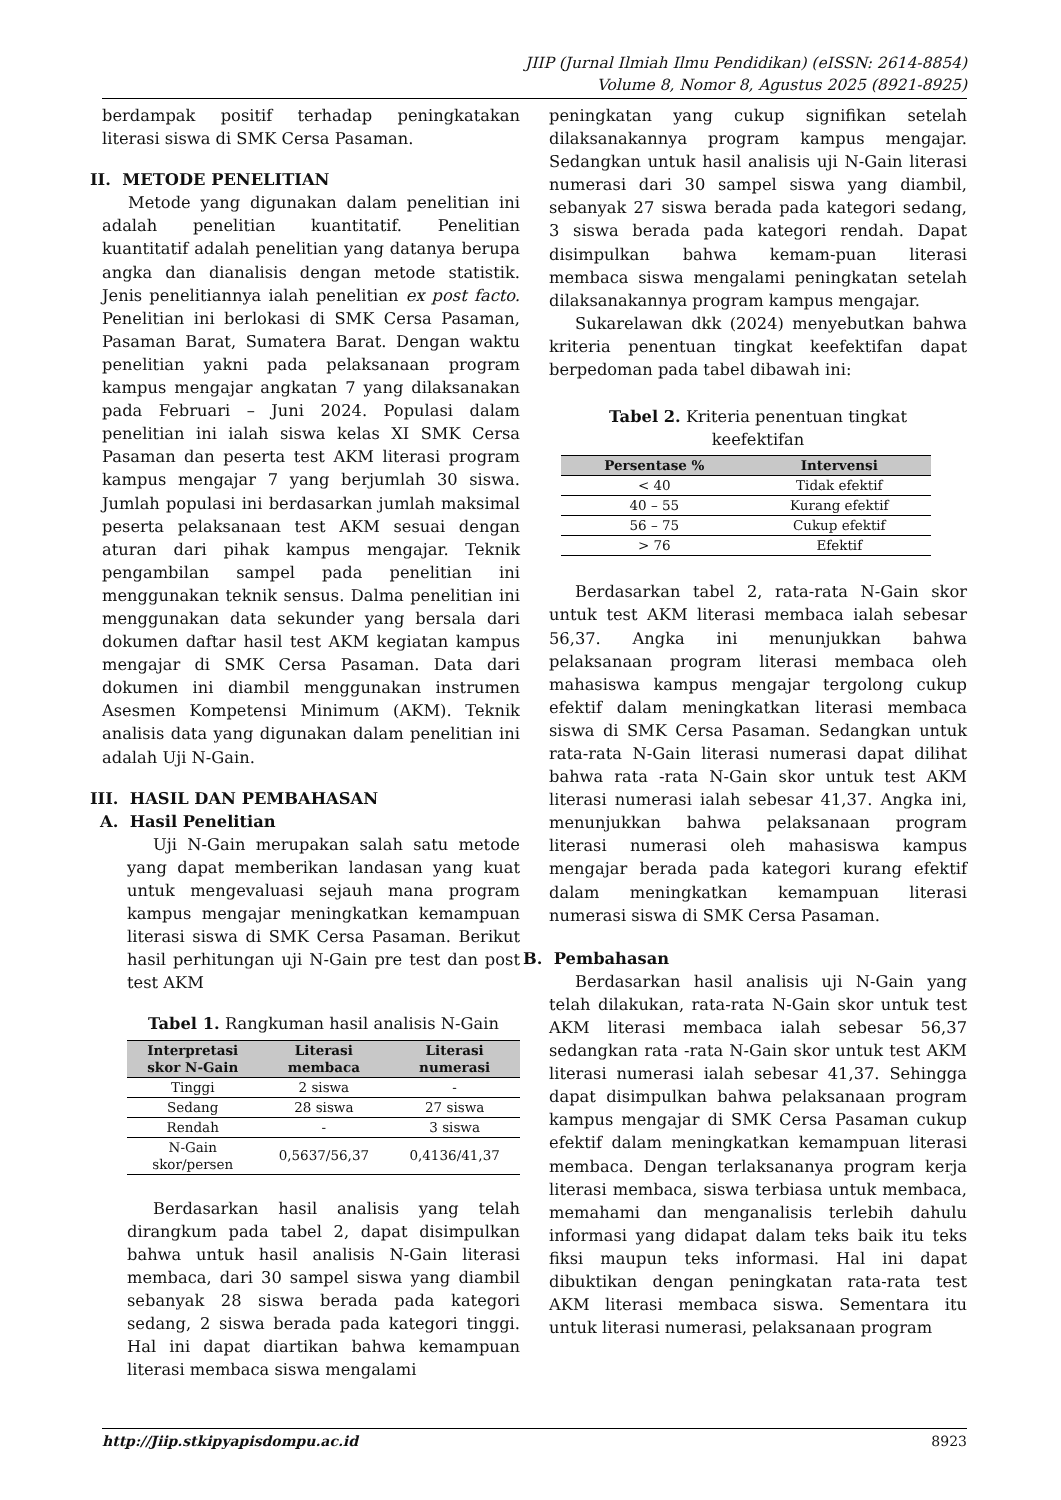JIIP (Jurnal Ilmiah Ilmu Pendidikan) (eISSN: 2614-8854)
Volume 8, Nomor 8, Agustus 2025 (8921-8925)
berdampak positif terhadap peningkatakan literasi siswa di SMK Cersa Pasaman.
II. METODE PENELITIAN
Metode yang digunakan dalam penelitian ini adalah penelitian kuantitatif. Penelitian kuantitatif adalah penelitian yang datanya berupa angka dan dianalisis dengan metode statistik. Jenis penelitiannya ialah penelitian ex post facto. Penelitian ini berlokasi di SMK Cersa Pasaman, Pasaman Barat, Sumatera Barat. Dengan waktu penelitian yakni pada pelaksanaan program kampus mengajar angkatan 7 yang dilaksanakan pada Februari – Juni 2024. Populasi dalam penelitian ini ialah siswa kelas XI SMK Cersa Pasaman dan peserta test AKM literasi program kampus mengajar 7 yang berjumlah 30 siswa. Jumlah populasi ini berdasarkan jumlah maksimal peserta pelaksanaan test AKM sesuai dengan aturan dari pihak kampus mengajar. Teknik pengambilan sampel pada penelitian ini menggunakan teknik sensus. Dalma penelitian ini menggunakan data sekunder yang bersala dari dokumen daftar hasil test AKM kegiatan kampus mengajar di SMK Cersa Pasaman. Data dari dokumen ini diambil menggunakan instrumen Asesmen Kompetensi Minimum (AKM). Teknik analisis data yang digunakan dalam penelitian ini adalah Uji N-Gain.
III. HASIL DAN PEMBAHASAN
A. Hasil Penelitian
Uji N-Gain merupakan salah satu metode yang dapat memberikan landasan yang kuat untuk mengevaluasi sejauh mana program kampus mengajar meningkatkan kemampuan literasi siswa di SMK Cersa Pasaman. Berikut hasil perhitungan uji N-Gain pre test dan post test AKM
Tabel 1. Rangkuman hasil analisis N-Gain
| Interpretasi skor N-Gain | Literasi membaca | Literasi numerasi |
| --- | --- | --- |
| Tinggi | 2 siswa | - |
| Sedang | 28 siswa | 27 siswa |
| Rendah | - | 3 siswa |
| N-Gain skor/persen | 0,5637/56,37 | 0,4136/41,37 |
Berdasarkan hasil analisis yang telah dirangkum pada tabel 2, dapat disimpulkan bahwa untuk hasil analisis N-Gain literasi membaca, dari 30 sampel siswa yang diambil sebanyak 28 siswa berada pada kategori sedang, 2 siswa berada pada kategori tinggi. Hal ini dapat diartikan bahwa kemampuan literasi membaca siswa mengalami
peningkatan yang cukup signifikan setelah dilaksanakannya program kampus mengajar. Sedangkan untuk hasil analisis uji N-Gain literasi numerasi dari 30 sampel siswa yang diambil, sebanyak 27 siswa berada pada kategori sedang, 3 siswa berada pada kategori rendah. Dapat disimpulkan bahwa kemam-puan literasi membaca siswa mengalami peningkatan setelah dilaksanakannya program kampus mengajar.
Sukarelawan dkk (2024) menyebutkan bahwa kriteria penentuan tingkat keefektifan dapat berpedoman pada tabel dibawah ini:
Tabel 2. Kriteria penentuan tingkat
keefektifan
| Persentase % | Intervensi |
| --- | --- |
| < 40 | Tidak efektif |
| 40 – 55 | Kurang efektif |
| 56 – 75 | Cukup efektif |
| > 76 | Efektif |
Berdasarkan tabel 2, rata-rata N-Gain skor untuk test AKM literasi membaca ialah sebesar 56,37. Angka ini menunjukkan bahwa pelaksanaan program literasi membaca oleh mahasiswa kampus mengajar tergolong cukup efektif dalam meningkatkan literasi membaca siswa di SMK Cersa Pasaman. Sedangkan untuk rata-rata N-Gain literasi numerasi dapat dilihat bahwa rata -rata N-Gain skor untuk test AKM literasi numerasi ialah sebesar 41,37. Angka ini, menunjukkan bahwa pelaksanaan program literasi numerasi oleh mahasiswa kampus mengajar berada pada kategori kurang efektif dalam meningkatkan kemampuan literasi numerasi siswa di SMK Cersa Pasaman.
B. Pembahasan
Berdasarkan hasil analisis uji N-Gain yang telah dilakukan, rata-rata N-Gain skor untuk test AKM literasi membaca ialah sebesar 56,37 sedangkan rata -rata N-Gain skor untuk test AKM literasi numerasi ialah sebesar 41,37. Sehingga dapat disimpulkan bahwa pelaksanaan program kampus mengajar di SMK Cersa Pasaman cukup efektif dalam meningkatkan kemampuan literasi membaca. Dengan terlaksananya program kerja literasi membaca, siswa terbiasa untuk membaca, memahami dan menganalisis terlebih dahulu informasi yang didapat dalam teks baik itu teks fiksi maupun teks informasi. Hal ini dapat dibuktikan dengan peningkatan rata-rata test AKM literasi membaca siswa. Sementara itu untuk literasi numerasi, pelaksanaan program
http://Jiip.stkipyapisdompu.ac.id 8923